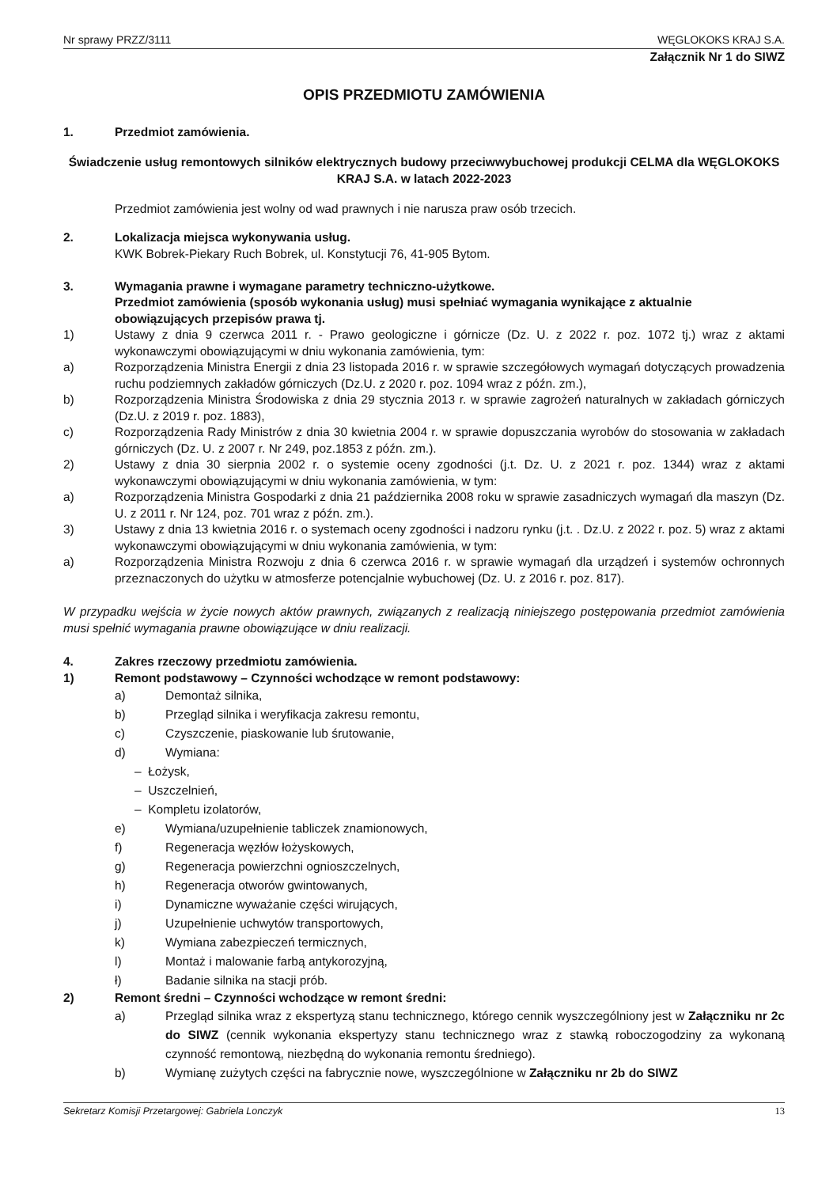Nr sprawy PRZZ/3111 WĘGLOKOKS KRAJ S.A.
Załącznik Nr 1 do SIWZ
OPIS PRZEDMIOTU ZAMÓWIENIA
1. Przedmiot zamówienia.
Świadczenie usług remontowych silników elektrycznych budowy przeciwwybuchowej produkcji CELMA dla WĘGLOKOKS KRAJ S.A. w latach 2022-2023
Przedmiot zamówienia jest wolny od wad prawnych i nie narusza praw osób trzecich.
2. Lokalizacja miejsca wykonywania usług.
KWK Bobrek-Piekary Ruch Bobrek, ul. Konstytucji 76, 41-905 Bytom.
3. Wymagania prawne i wymagane parametry techniczno-użytkowe.
Przedmiot zamówienia (sposób wykonania usług) musi spełniać wymagania wynikające z aktualnie obowiązujących przepisów prawa tj.
1) Ustawy z dnia 9 czerwca 2011 r. - Prawo geologiczne i górnicze (Dz. U. z 2022 r. poz. 1072 tj.) wraz z aktami wykonawczymi obowiązującymi w dniu wykonania zamówienia, tym:
a) Rozporządzenia Ministra Energii z dnia 23 listopada 2016 r. w sprawie szczegółowych wymagań dotyczących prowadzenia ruchu podziemnych zakładów górniczych (Dz.U. z 2020 r. poz. 1094 wraz z późn. zm.),
b) Rozporządzenia Ministra Środowiska z dnia 29 stycznia 2013 r. w sprawie zagrożeń naturalnych w zakładach górniczych (Dz.U. z 2019 r. poz. 1883),
c) Rozporządzenia Rady Ministrów z dnia 30 kwietnia 2004 r. w sprawie dopuszczania wyrobów do stosowania w zakładach górniczych (Dz. U. z 2007 r. Nr 249, poz.1853 z późn. zm.).
2) Ustawy z dnia 30 sierpnia 2002 r. o systemie oceny zgodności (j.t. Dz. U. z 2021 r. poz. 1344) wraz z aktami wykonawczymi obowiązującymi w dniu wykonania zamówienia, w tym:
a) Rozporządzenia Ministra Gospodarki z dnia 21 października 2008 roku w sprawie zasadniczych wymagań dla maszyn (Dz. U. z 2011 r. Nr 124, poz. 701 wraz z późn. zm.).
3) Ustawy z dnia 13 kwietnia 2016 r. o systemach oceny zgodności i nadzoru rynku (j.t. . Dz.U. z 2022 r. poz. 5) wraz z aktami wykonawczymi obowiązującymi w dniu wykonania zamówienia, w tym:
a) Rozporządzenia Ministra Rozwoju z dnia 6 czerwca 2016 r. w sprawie wymagań dla urządzeń i systemów ochronnych przeznaczonych do użytku w atmosferze potencjalnie wybuchowej (Dz. U. z 2016 r. poz. 817).
W przypadku wejścia w życie nowych aktów prawnych, związanych z realizacją niniejszego postępowania przedmiot zamówienia musi spełnić wymagania prawne obowiązujące w dniu realizacji.
4. Zakres rzeczowy przedmiotu zamówienia.
1) Remont podstawowy – Czynności wchodzące w remont podstawowy:
a) Demontaż silnika,
b) Przegląd silnika i weryfikacja zakresu remontu,
c) Czyszczenie, piaskowanie lub śrutowanie,
d) Wymiana:
– Łożysk,
– Uszczelnień,
– Kompletu izolatorów,
e) Wymiana/uzupełnienie tabliczek znamionowych,
f) Regeneracja węzłów łożyskowych,
g) Regeneracja powierzchni ognioszczelnych,
h) Regeneracja otworów gwintowanych,
i) Dynamiczne wyważanie części wirujących,
j) Uzupełnienie uchwytów transportowych,
k) Wymiana zabezpieczeń termicznych,
l) Montaż i malowanie farbą antykorozyjną,
ł) Badanie silnika na stacji prób.
2) Remont średni – Czynności wchodzące w remont średni:
a) Przegląd silnika wraz z ekspertyzą stanu technicznego, którego cennik wyszczególniony jest w Załączniku nr 2c do SIWZ (cennik wykonania ekspertyzy stanu technicznego wraz z stawką roboczogodziny za wykonaną czynność remontową, niezbędną do wykonania remontu średniego).
b) Wymianę zużytych części na fabrycznie nowe, wyszczególnione w Załączniku nr 2b do SIWZ
Sekretarz Komisji Przetargowej: Gabriela Lonczyk 13